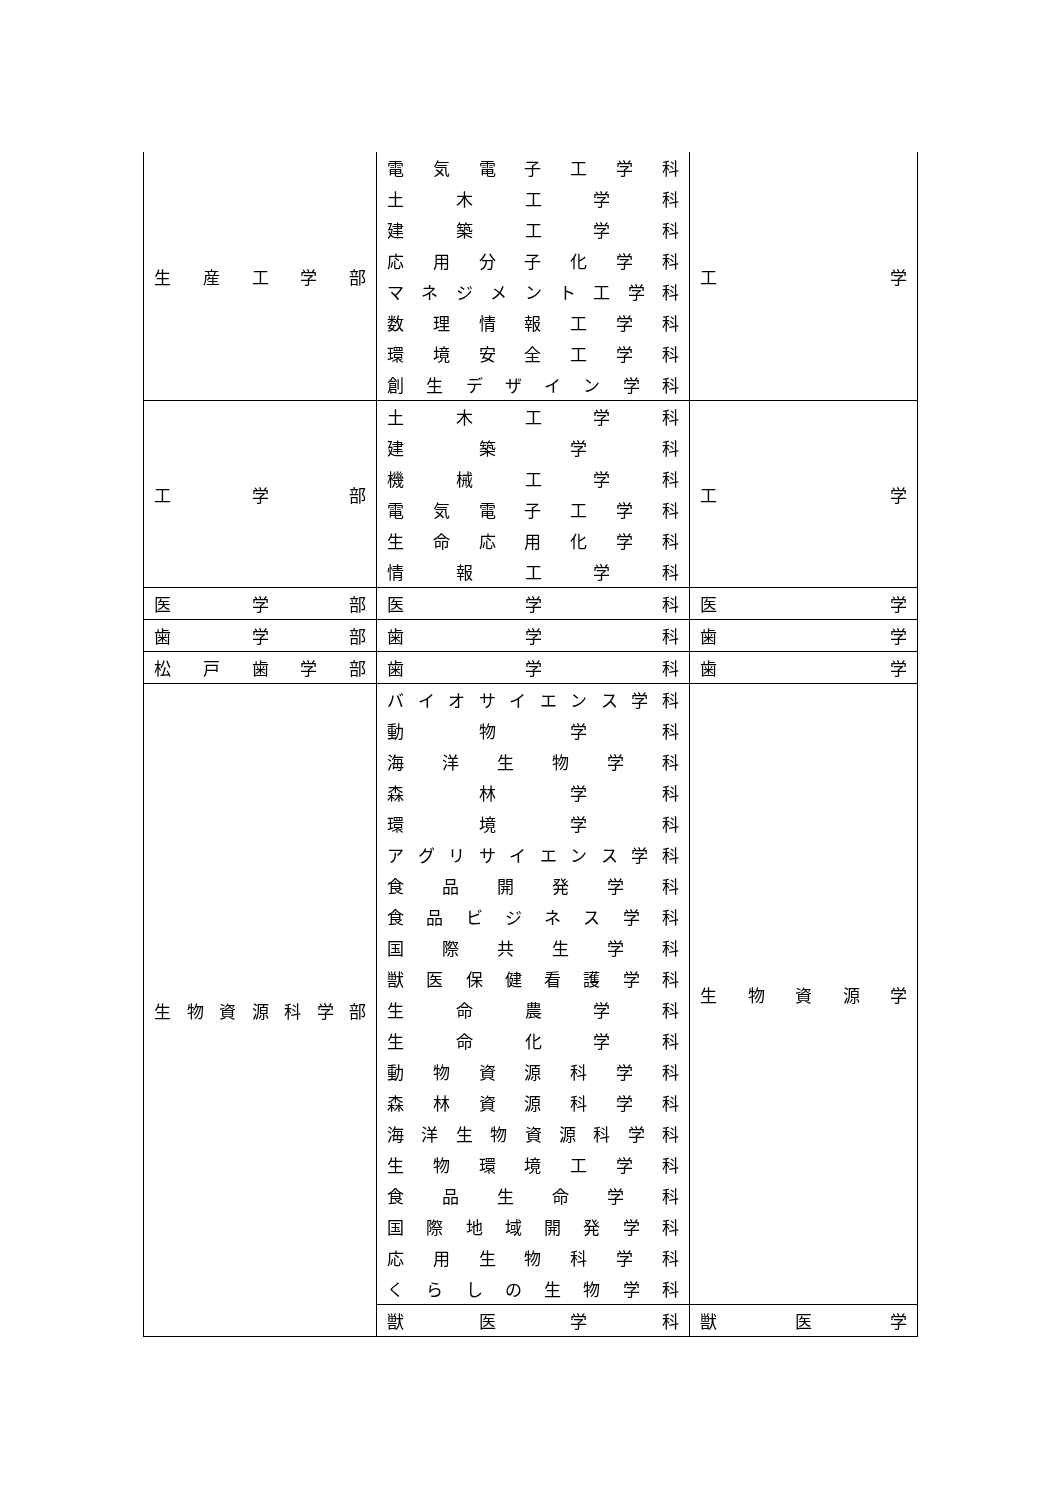| 生 産 工 学 部 | 電 気 電 子 工 学 科 土 木 工 学 科 建 築 工 学 科 応 用 分 子 化 学 科 マ ネ ジ メ ン ト 工 学 科 数 理 情 報 工 学 科 環 境 安 全 工 学 科 創 生 デ ザ イ ン 学 科 | 工 学 |
| 工 学 部 | 土 木 工 学 科 建 築 学 科 機 械 工 学 科 電 気 電 子 工 学 科 生 命 応 用 化 学 科 情 報 工 学 科 | 工 学 |
| 医 学 部 | 医 学 科 | 医 学 |
| 歯 学 部 | 歯 学 科 | 歯 学 |
| 松 戸 歯 学 部 | 歯 学 科 | 歯 学 |
| 生 物 資 源 科 学 部 | バ イ オ サ イ エ ン ス 学 科 動 物 学 科 海 洋 生 物 学 科 森 林 学 科 環 境 学 科 ア グ リ サ イ エ ン ス 学 科 食 品 開 発 学 科 食 品 ビ ジ ネ ス 学 科 国 際 共 生 学 科 獣 医 保 健 看 護 学 科 生 命 農 学 科 生 命 化 学 科 動 物 資 源 科 学 科 森 林 資 源 科 学 科 海 洋 生 物 資 源 科 学 科 生 物 環 境 工 学 科 食 品 生 命 学 科 国 際 地 域 開 発 学 科 応 用 生 物 科 学 科 く ら し の 生 物 学 科 | 生 物 資 源 学 |
| | 獣 医 学 科 | 獣 医 学 |